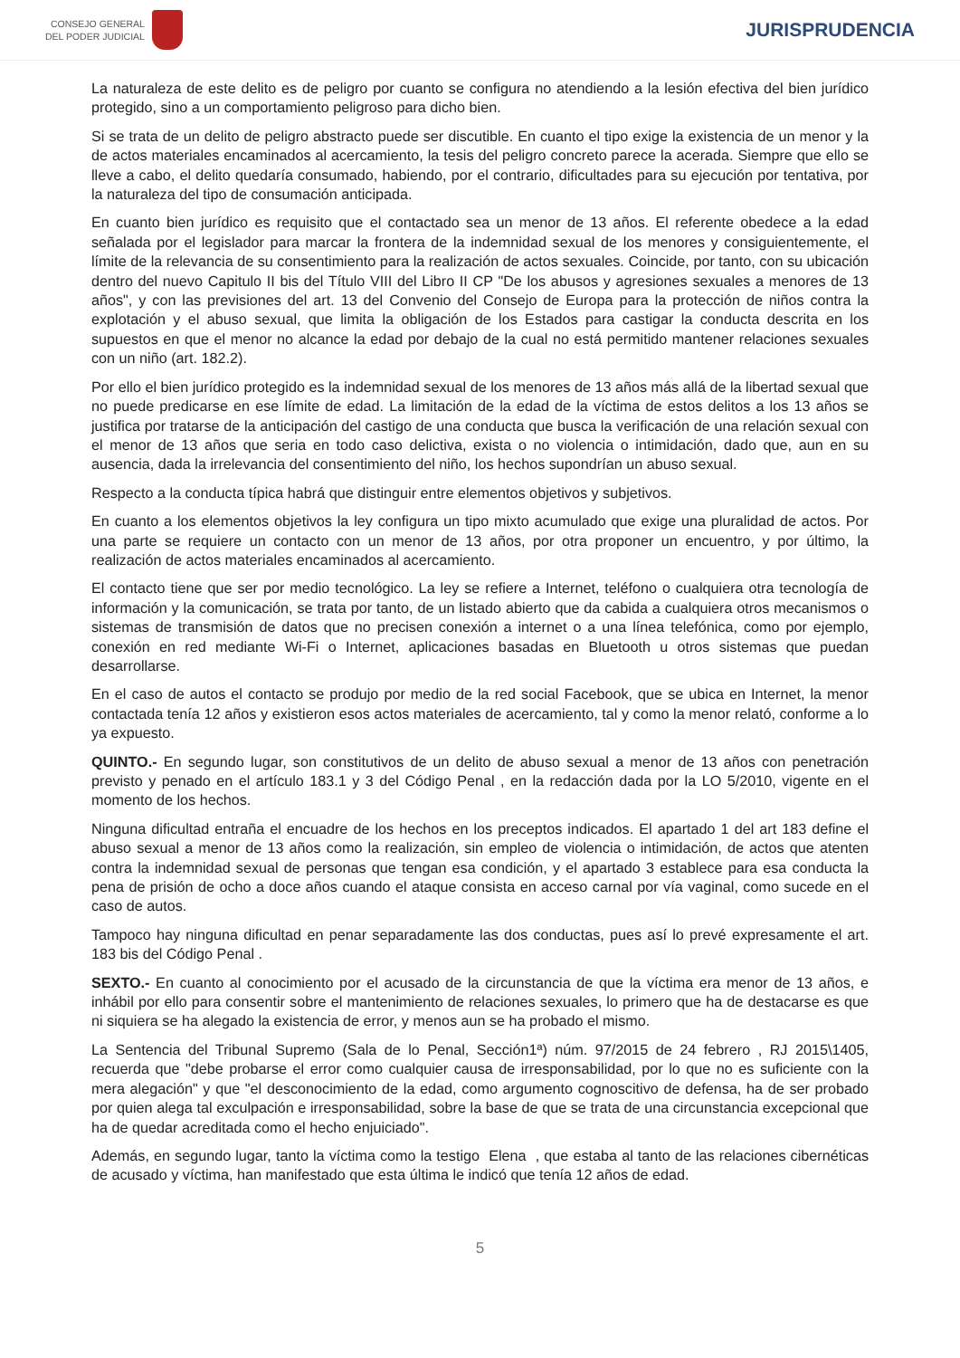CONSEJO GENERAL
DEL PODER JUDICIAL
JURISPRUDENCIA
La naturaleza de este delito es de peligro por cuanto se configura no atendiendo a la lesión efectiva del bien jurídico protegido, sino a un comportamiento peligroso para dicho bien.
Si se trata de un delito de peligro abstracto puede ser discutible. En cuanto el tipo exige la existencia de un menor y la de actos materiales encaminados al acercamiento, la tesis del peligro concreto parece la acerada. Siempre que ello se lleve a cabo, el delito quedaría consumado, habiendo, por el contrario, dificultades para su ejecución por tentativa, por la naturaleza del tipo de consumación anticipada.
En cuanto bien jurídico es requisito que el contactado sea un menor de 13 años. El referente obedece a la edad señalada por el legislador para marcar la frontera de la indemnidad sexual de los menores y consiguientemente, el límite de la relevancia de su consentimiento para la realización de actos sexuales. Coincide, por tanto, con su ubicación dentro del nuevo Capitulo II bis del Título VIII del Libro II CP "De los abusos y agresiones sexuales a menores de 13 años", y con las previsiones del art. 13 del Convenio del Consejo de Europa para la protección de niños contra la explotación y el abuso sexual, que limita la obligación de los Estados para castigar la conducta descrita en los supuestos en que el menor no alcance la edad por debajo de la cual no está permitido mantener relaciones sexuales con un niño (art. 182.2).
Por ello el bien jurídico protegido es la indemnidad sexual de los menores de 13 años más allá de la libertad sexual que no puede predicarse en ese límite de edad. La limitación de la edad de la víctima de estos delitos a los 13 años se justifica por tratarse de la anticipación del castigo de una conducta que busca la verificación de una relación sexual con el menor de 13 años que seria en todo caso delictiva, exista o no violencia o intimidación, dado que, aun en su ausencia, dada la irrelevancia del consentimiento del niño, los hechos supondrían un abuso sexual.
Respecto a la conducta típica habrá que distinguir entre elementos objetivos y subjetivos.
En cuanto a los elementos objetivos la ley configura un tipo mixto acumulado que exige una pluralidad de actos. Por una parte se requiere un contacto con un menor de 13 años, por otra proponer un encuentro, y por último, la realización de actos materiales encaminados al acercamiento.
El contacto tiene que ser por medio tecnológico. La ley se refiere a Internet, teléfono o cualquiera otra tecnología de información y la comunicación, se trata por tanto, de un listado abierto que da cabida a cualquiera otros mecanismos o sistemas de transmisión de datos que no precisen conexión a internet o a una línea telefónica, como por ejemplo, conexión en red mediante Wi-Fi o Internet, aplicaciones basadas en Bluetooth u otros sistemas que puedan desarrollarse.
En el caso de autos el contacto se produjo por medio de la red social Facebook, que se ubica en Internet, la menor contactada tenía 12 años y existieron esos actos materiales de acercamiento, tal y como la menor relató, conforme a lo ya expuesto.
QUINTO.- En segundo lugar, son constitutivos de un delito de abuso sexual a menor de 13 años con penetración previsto y penado en el artículo 183.1 y 3 del Código Penal , en la redacción dada por la LO 5/2010, vigente en el momento de los hechos.
Ninguna dificultad entraña el encuadre de los hechos en los preceptos indicados. El apartado 1 del art 183 define el abuso sexual a menor de 13 años como la realización, sin empleo de violencia o intimidación, de actos que atenten contra la indemnidad sexual de personas que tengan esa condición, y el apartado 3 establece para esa conducta la pena de prisión de ocho a doce años cuando el ataque consista en acceso carnal por vía vaginal, como sucede en el caso de autos.
Tampoco hay ninguna dificultad en penar separadamente las dos conductas, pues así lo prevé expresamente el art. 183 bis del Código Penal .
SEXTO.- En cuanto al conocimiento por el acusado de la circunstancia de que la víctima era menor de 13 años, e inhábil por ello para consentir sobre el mantenimiento de relaciones sexuales, lo primero que ha de destacarse es que ni siquiera se ha alegado la existencia de error, y menos aun se ha probado el mismo.
La Sentencia del Tribunal Supremo (Sala de lo Penal, Sección1ª) núm. 97/2015 de 24 febrero , RJ 2015\1405, recuerda que "debe probarse el error como cualquier causa de irresponsabilidad, por lo que no es suficiente con la mera alegación" y que "el desconocimiento de la edad, como argumento cognoscitivo de defensa, ha de ser probado por quien alega tal exculpación e irresponsabilidad, sobre la base de que se trata de una circunstancia excepcional que ha de quedar acreditada como el hecho enjuiciado".
Además, en segundo lugar, tanto la víctima como la testigo Elena , que estaba al tanto de las relaciones cibernéticas de acusado y víctima, han manifestado que esta última le indicó que tenía 12 años de edad.
5